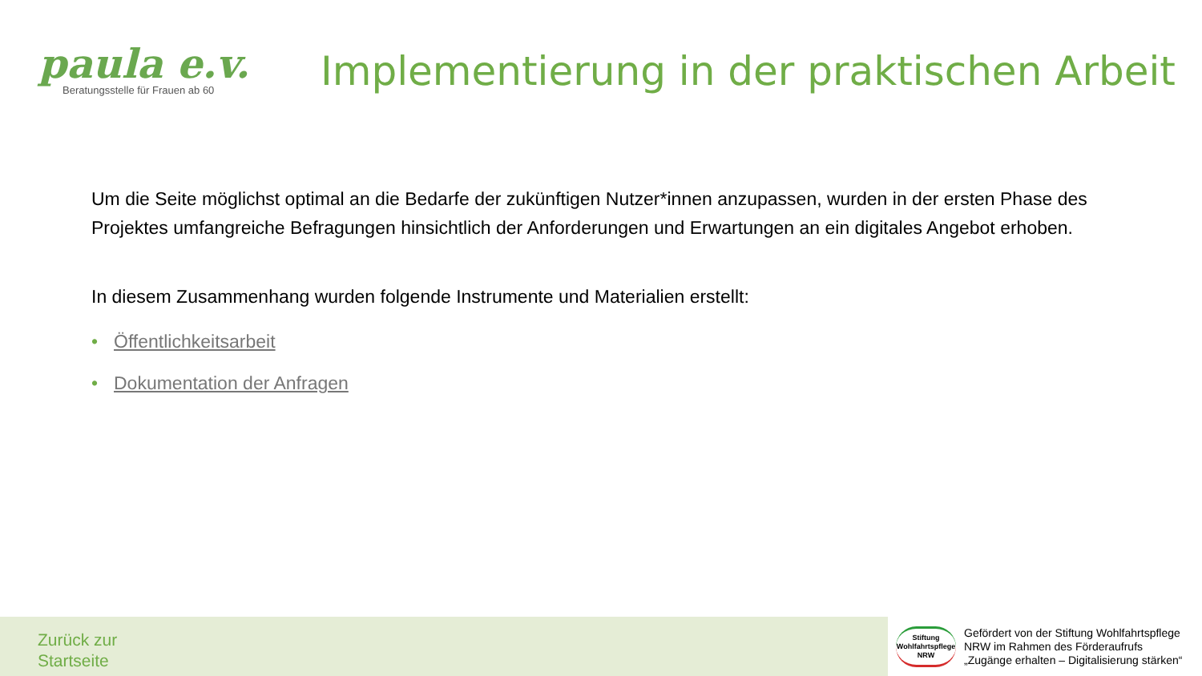paula e.v.
Beratungsstelle für Frauen ab 60
Implementierung in der praktischen Arbeit
Um die Seite möglichst optimal an die Bedarfe der zukünftigen Nutzer*innen anzupassen, wurden in der ersten Phase des Projektes umfangreiche Befragungen hinsichtlich der Anforderungen und Erwartungen an ein digitales Angebot erhoben.
In diesem Zusammenhang wurden folgende Instrumente und Materialien erstellt:
• Öffentlichkeitsarbeit
• Dokumentation der Anfragen
Zurück zur
Startseite
Stiftung
Wohlfahrtspflege
NRW
Gefördert von der Stiftung Wohlfahrtspflege
NRW im Rahmen des Förderaufrufs
„Zugänge erhalten – Digitalisierung stärken“